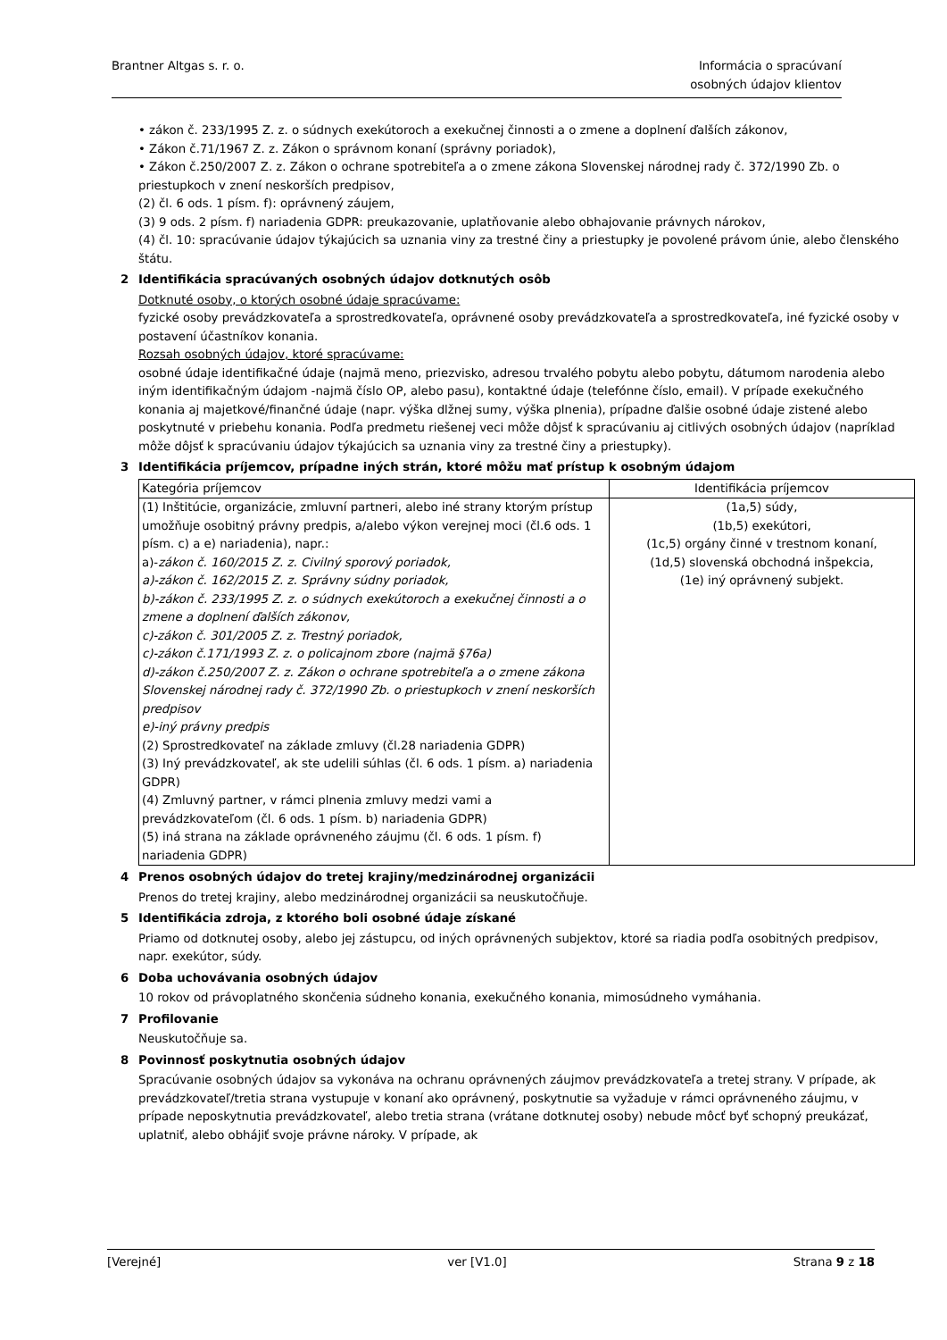Brantner Altgas s. r. o. Informácia o spracúvaní
osobných údajov klientov
• zákon č. 233/1995 Z. z. o súdnych exekútoroch a exekučnej činnosti a o zmene a doplnení ďalších zákonov,
• Zákon č.71/1967 Z. z. Zákon o správnom konaní (správny poriadok),
• Zákon č.250/2007 Z. z. Zákon o ochrane spotrebiteľa a o zmene zákona Slovenskej národnej rady č. 372/1990 Zb. o priestupkoch v znení neskorších predpisov,
(2) čl. 6 ods. 1 písm. f): oprávnený záujem,
(3) 9 ods. 2 písm. f) nariadenia GDPR: preukazovanie, uplatňovanie alebo obhajovanie právnych nárokov,
(4) čl. 10: spracúvanie údajov týkajúcich sa uznania viny za trestné činy a priestupky je povolené právom únie, alebo členského štátu.
2 Identifikácia spracúvaných osobných údajov dotknutých osôb
Dotknuté osoby, o ktorých osobné údaje spracúvame:
fyzické osoby prevádzkovateľa a sprostredkovateľa, oprávnené osoby prevádzkovateľa a sprostredkovateľa, iné fyzické osoby v postavení účastníkov konania.
Rozsah osobných údajov, ktoré spracúvame:
osobné údaje identifikačné údaje (najmä meno, priezvisko, adresou trvalého pobytu alebo pobytu, dátumom narodenia alebo iným identifikačným údajom -najmä číslo OP, alebo pasu), kontaktné údaje (telefónne číslo, email). V prípade exekučného konania aj majetkové/finančné údaje (napr. výška dlžnej sumy, výška plnenia), prípadne ďalšie osobné údaje zistené alebo poskytnuté v priebehu konania. Podľa predmetu riešenej veci môže dôjsť k spracúvaniu aj citlivých osobných údajov (napríklad môže dôjsť k spracúvaniu údajov týkajúcich sa uznania viny za trestné činy a priestupky).
3 Identifikácia príjemcov, prípadne iných strán, ktoré môžu mať prístup k osobným údajom
| Kategória príjemcov | Identifikácia príjemcov |
| (1) Inštitúcie, organizácie, zmluvní partneri, alebo iné strany ktorým prístup umožňuje osobitný právny predpis, a/alebo výkon verejnej moci (čl.6 ods. 1 písm. c) a e) nariadenia), napr.: a)- zákon č. 160/2015 Z. z. Civilný sporový poriadok, a)-zákon č. 162/2015 Z. z. Správny súdny poriadok, b)-zákon č. 233/1995 Z. z. o súdnych exekútoroch a exekučnej činnosti a o zmene a doplnení ďalších zákonov, c)-zákon č. 301/2005 Z. z. Trestný poriadok, c)-zákon č.171/1993 Z. z. o policajnom zbore (najmä §76a) d)-zákon č.250/2007 Z. z. Zákon o ochrane spotrebiteľa a o zmene zákona Slovenskej národnej rady č. 372/1990 Zb. o priestupkoch v znení neskorších predpisov e)-iný právny predpis (2) Sprostredkovateľ na základe zmluvy (čl.28 nariadenia GDPR) (3) Iný prevádzkovateľ, ak ste udelili súhlas (čl. 6 ods. 1 písm. a) nariadenia GDPR) (4) Zmluvný partner, v rámci plnenia zmluvy medzi vami a prevádzkovateľom (čl. 6 ods. 1 písm. b) nariadenia GDPR) (5) iná strana na základe oprávneného záujmu (čl. 6 ods. 1 písm. f) nariadenia GDPR) | (1a,5) súdy, (1b,5) exekútori, (1c,5) orgány činné v trestnom konaní, (1d,5) slovenská obchodná inšpekcia, (1e) iný oprávnený subjekt. |
4 Prenos osobných údajov do tretej krajiny/medzinárodnej organizácii
Prenos do tretej krajiny, alebo medzinárodnej organizácii sa neuskutočňuje.
5 Identifikácia zdroja, z ktorého boli osobné údaje získané
Priamo od dotknutej osoby, alebo jej zástupcu, od iných oprávnených subjektov, ktoré sa riadia podľa osobitných predpisov, napr. exekútor, súdy.
6 Doba uchovávania osobných údajov
10 rokov od právoplatného skončenia súdneho konania, exekučného konania, mimosúdneho vymáhania.
7 Profilovanie
Neuskutočňuje sa.
8 Povinnosť poskytnutia osobných údajov
Spracúvanie osobných údajov sa vykonáva na ochranu oprávnených záujmov prevádzkovateľa a tretej strany. V prípade, ak prevádzkovateľ/tretia strana vystupuje v konaní ako oprávnený, poskytnutie sa vyžaduje v rámci oprávneného záujmu, v prípade neposkytnutia prevádzkovateľ, alebo tretia strana (vrátane dotknutej osoby) nebude môcť byť schopný preukázať, uplatniť, alebo obhájiť svoje právne nároky. V prípade, ak
[Verejné] ver [V1.0] Strana 9 z 18